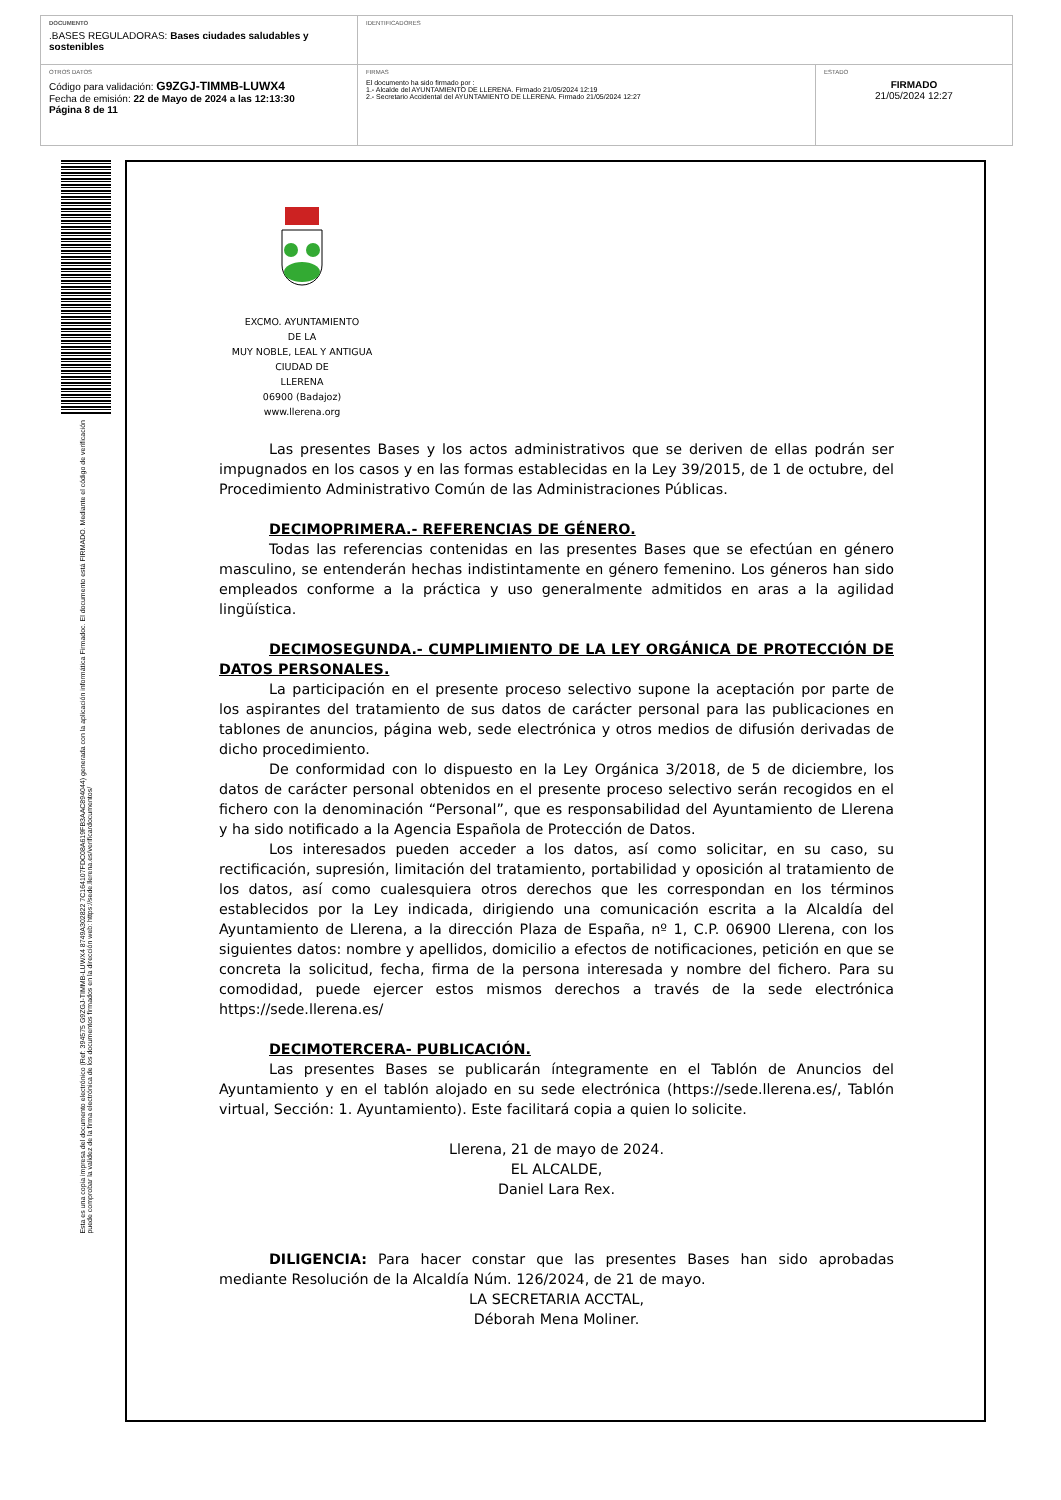| DOCUMENTO .BASES REGULADORAS: Bases ciudades saludables y sostenibles | IDENTIFICADORES | |
| OTROS DATOS Código para validación: G9ZGJ-TIMMB-LUWX4 Fecha de emisión: 22 de Mayo de 2024 a las 12:13:30 Página 8 de 11 | FIRMAS El documento ha sido firmado por : 1.- Alcalde del AYUNTAMIENTO DE LLERENA. Firmado 21/05/2024 12:19 2.- Secretario Accidental del AYUNTAMIENTO DE LLERENA. Firmado 21/05/2024 12:27 | ESTADO FIRMADO 21/05/2024 12:27 |
Esta es una copia impresa del documento electrónico (Ref: 394575 G9ZGJ-TIMMB-LUWX4 8749A302822 7C164107FDC08A619FB3AAC894044) generada con la aplicación informática Firmadoc. El documento está FIRMADO. Mediante el código de verificación
puede comprobar la validez de la firma electrónica de los documentos firmados en la dirección web: https://sede.llerena.es/verificardocumentos/
EXCMO. AYUNTAMIENTO
DE LA
MUY NOBLE, LEAL Y ANTIGUA
CIUDAD DE
LLERENA
06900 (Badajoz)
www.llerena.org
Las presentes Bases y los actos administrativos que se deriven de ellas podrán ser impugnados en los casos y en las formas establecidas en la Ley 39/2015, de 1 de octubre, del Procedimiento Administrativo Común de las Administraciones Públicas.
DECIMOPRIMERA.- REFERENCIAS DE GÉNERO.
Todas las referencias contenidas en las presentes Bases que se efectúan en género masculino, se entenderán hechas indistintamente en género femenino. Los géneros han sido empleados conforme a la práctica y uso generalmente admitidos en aras a la agilidad lingüística.
DECIMOSEGUNDA.- CUMPLIMIENTO DE LA LEY ORGÁNICA DE PROTECCIÓN DE DATOS PERSONALES.
La participación en el presente proceso selectivo supone la aceptación por parte de los aspirantes del tratamiento de sus datos de carácter personal para las publicaciones en tablones de anuncios, página web, sede electrónica y otros medios de difusión derivadas de dicho procedimiento.
De conformidad con lo dispuesto en la Ley Orgánica 3/2018, de 5 de diciembre, los datos de carácter personal obtenidos en el presente proceso selectivo serán recogidos en el fichero con la denominación “Personal”, que es responsabilidad del Ayuntamiento de Llerena y ha sido notificado a la Agencia Española de Protección de Datos.
Los interesados pueden acceder a los datos, así como solicitar, en su caso, su rectificación, supresión, limitación del tratamiento, portabilidad y oposición al tratamiento de los datos, así como cualesquiera otros derechos que les correspondan en los términos establecidos por la Ley indicada, dirigiendo una comunicación escrita a la Alcaldía del Ayuntamiento de Llerena, a la dirección Plaza de España, nº 1, C.P. 06900 Llerena, con los siguientes datos: nombre y apellidos, domicilio a efectos de notificaciones, petición en que se concreta la solicitud, fecha, firma de la persona interesada y nombre del fichero. Para su comodidad, puede ejercer estos mismos derechos a través de la sede electrónica https://sede.llerena.es/
DECIMOTERCERA- PUBLICACIÓN.
Las presentes Bases se publicarán íntegramente en el Tablón de Anuncios del Ayuntamiento y en el tablón alojado en su sede electrónica (https://sede.llerena.es/, Tablón virtual, Sección: 1. Ayuntamiento). Este facilitará copia a quien lo solicite.
Llerena, 21 de mayo de 2024.
EL ALCALDE,
Daniel Lara Rex.
DILIGENCIA: Para hacer constar que las presentes Bases han sido aprobadas mediante Resolución de la Alcaldía Núm. 126/2024, de 21 de mayo.
LA SECRETARIA ACCTAL,
Déborah Mena Moliner.